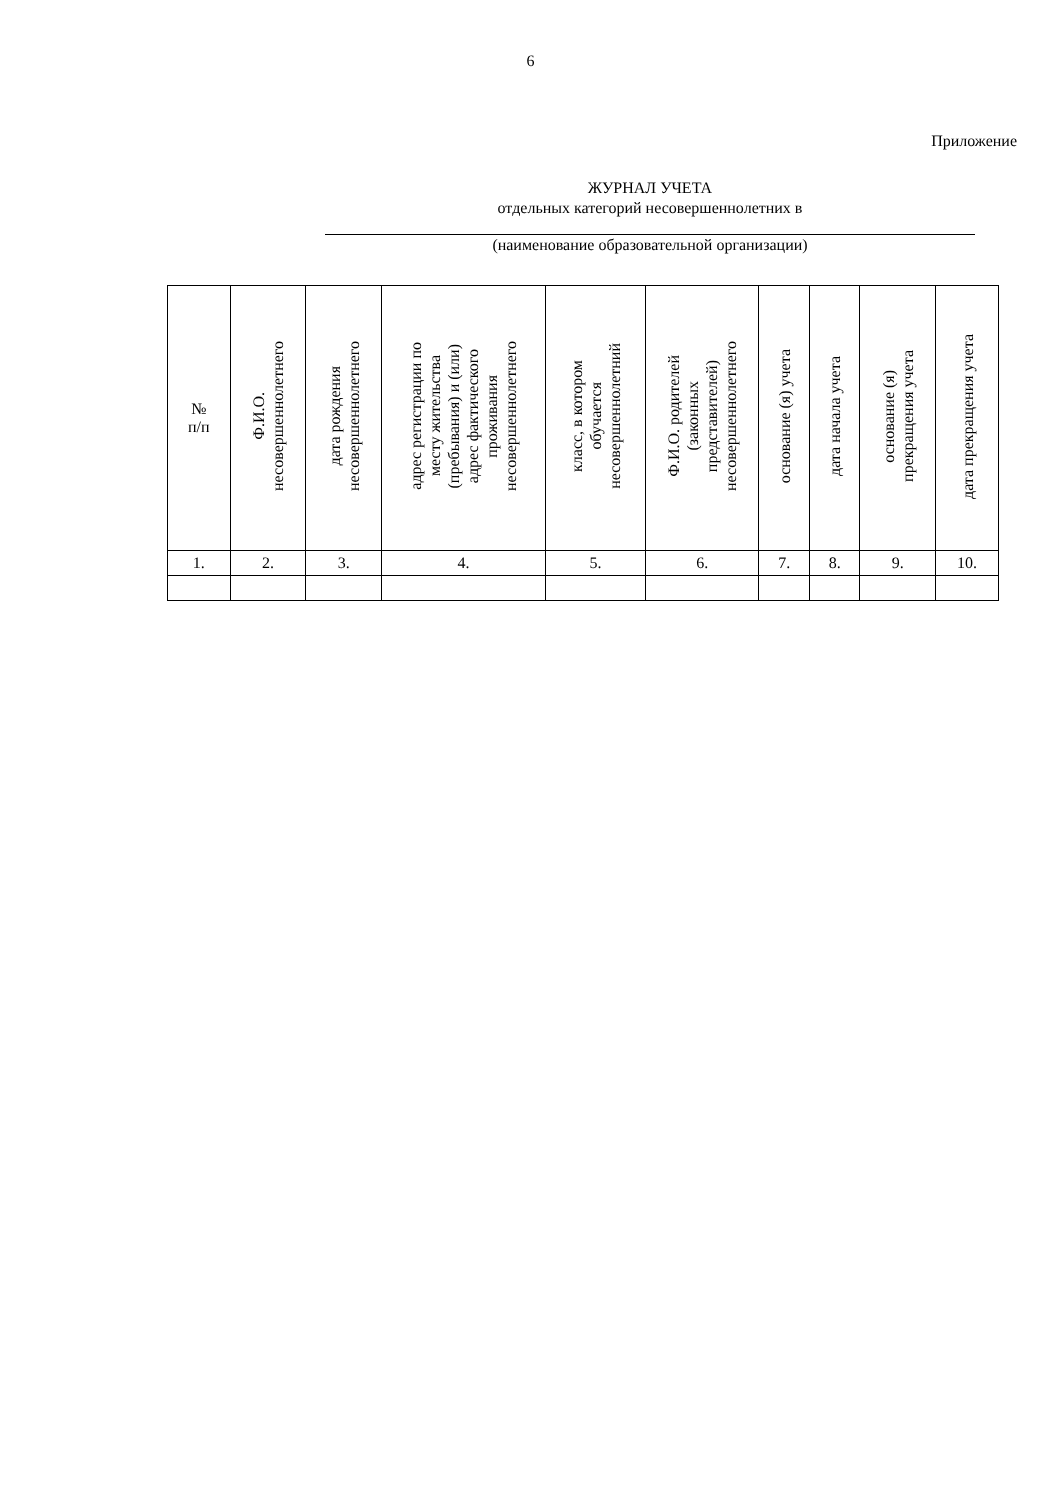6
Приложение
ЖУРНАЛ УЧЕТА
отдельных категорий несовершеннолетних в
(наименование образовательной организации)
| № п/п | Ф.И.О. несовершеннолетнего | дата рождения несовершеннолетнего | адрес регистрации по месту жительства (пребывания) и (или) адрес фактического проживания несовершеннолетнего | класс, в котором обучается несовершеннолетний | Ф.И.О. родителей (законных представителей) несовершеннолетнего | основание (я) учета | дата начала учета | основание (я) прекращения учета | дата прекращения учета |
| --- | --- | --- | --- | --- | --- | --- | --- | --- | --- |
| 1. | 2. | 3. | 4. | 5. | 6. | 7. | 8. | 9. | 10. |